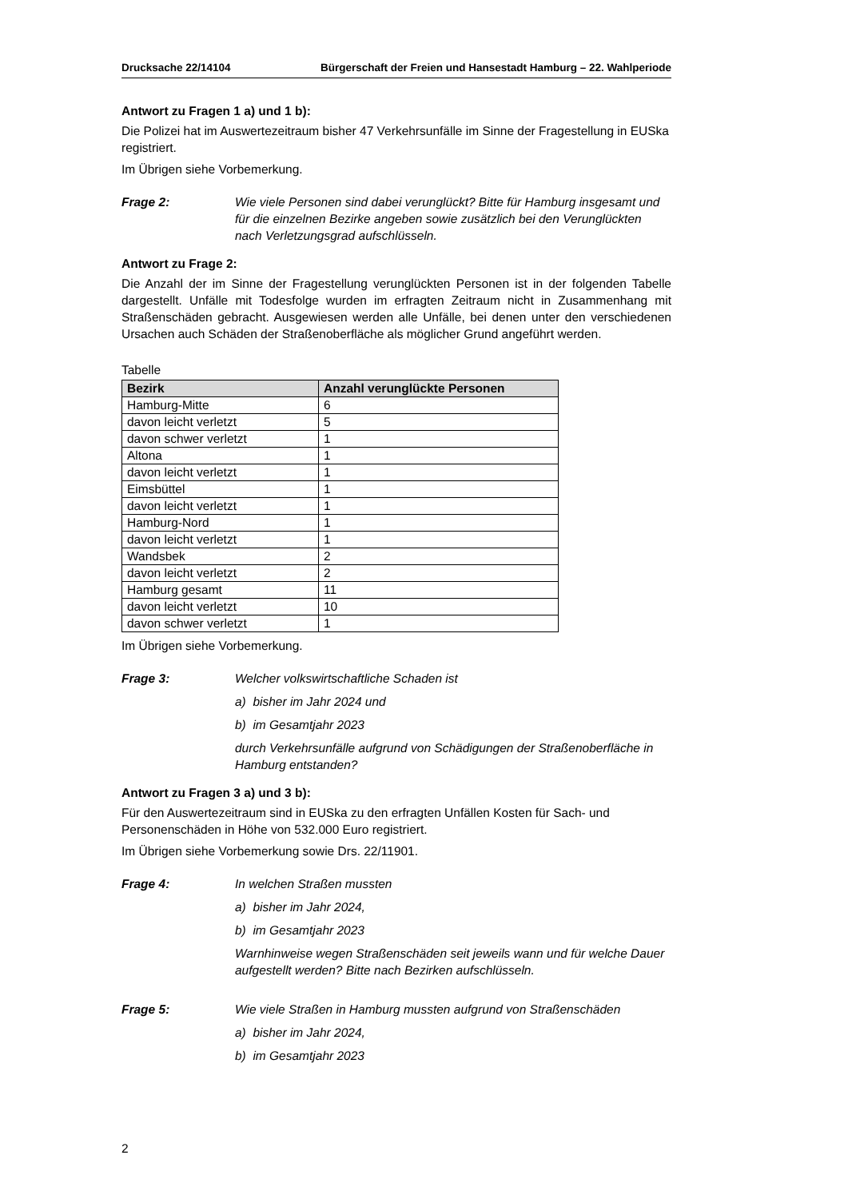Drucksache 22/14104 Bürgerschaft der Freien und Hansestadt Hamburg – 22. Wahlperiode
Antwort zu Fragen 1 a) und 1 b):
Die Polizei hat im Auswertezeitraum bisher 47 Verkehrsunfälle im Sinne der Fragestellung in EUSka registriert.
Im Übrigen siehe Vorbemerkung.
Frage 2: Wie viele Personen sind dabei verunglückt? Bitte für Hamburg insgesamt und für die einzelnen Bezirke angeben sowie zusätzlich bei den Verunglückten nach Verletzungsgrad aufschlüsseln.
Antwort zu Frage 2:
Die Anzahl der im Sinne der Fragestellung verunglückten Personen ist in der folgenden Tabelle dargestellt. Unfälle mit Todesfolge wurden im erfragten Zeitraum nicht in Zusammenhang mit Straßenschäden gebracht. Ausgewiesen werden alle Unfälle, bei denen unter den verschiedenen Ursachen auch Schäden der Straßenoberfläche als möglicher Grund angeführt werden.
Tabelle
| Bezirk | Anzahl verunglückte Personen |
| --- | --- |
| Hamburg-Mitte | 6 |
| davon leicht verletzt | 5 |
| davon schwer verletzt | 1 |
| Altona | 1 |
| davon leicht verletzt | 1 |
| Eimsbüttel | 1 |
| davon leicht verletzt | 1 |
| Hamburg-Nord | 1 |
| davon leicht verletzt | 1 |
| Wandsbek | 2 |
| davon leicht verletzt | 2 |
| Hamburg gesamt | 11 |
| davon leicht verletzt | 10 |
| davon schwer verletzt | 1 |
Im Übrigen siehe Vorbemerkung.
Frage 3: Welcher volkswirtschaftliche Schaden ist
a) bisher im Jahr 2024 und
b) im Gesamtjahr 2023
durch Verkehrsunfälle aufgrund von Schädigungen der Straßenoberfläche in Hamburg entstanden?
Antwort zu Fragen 3 a) und 3 b):
Für den Auswertezeitraum sind in EUSka zu den erfragten Unfällen Kosten für Sach- und Personenschäden in Höhe von 532.000 Euro registriert.
Im Übrigen siehe Vorbemerkung sowie Drs. 22/11901.
Frage 4: In welchen Straßen mussten
a) bisher im Jahr 2024,
b) im Gesamtjahr 2023
Warnhinweise wegen Straßenschäden seit jeweils wann und für welche Dauer aufgestellt werden? Bitte nach Bezirken aufschlüsseln.
Frage 5: Wie viele Straßen in Hamburg mussten aufgrund von Straßenschäden
a) bisher im Jahr 2024,
b) im Gesamtjahr 2023
2